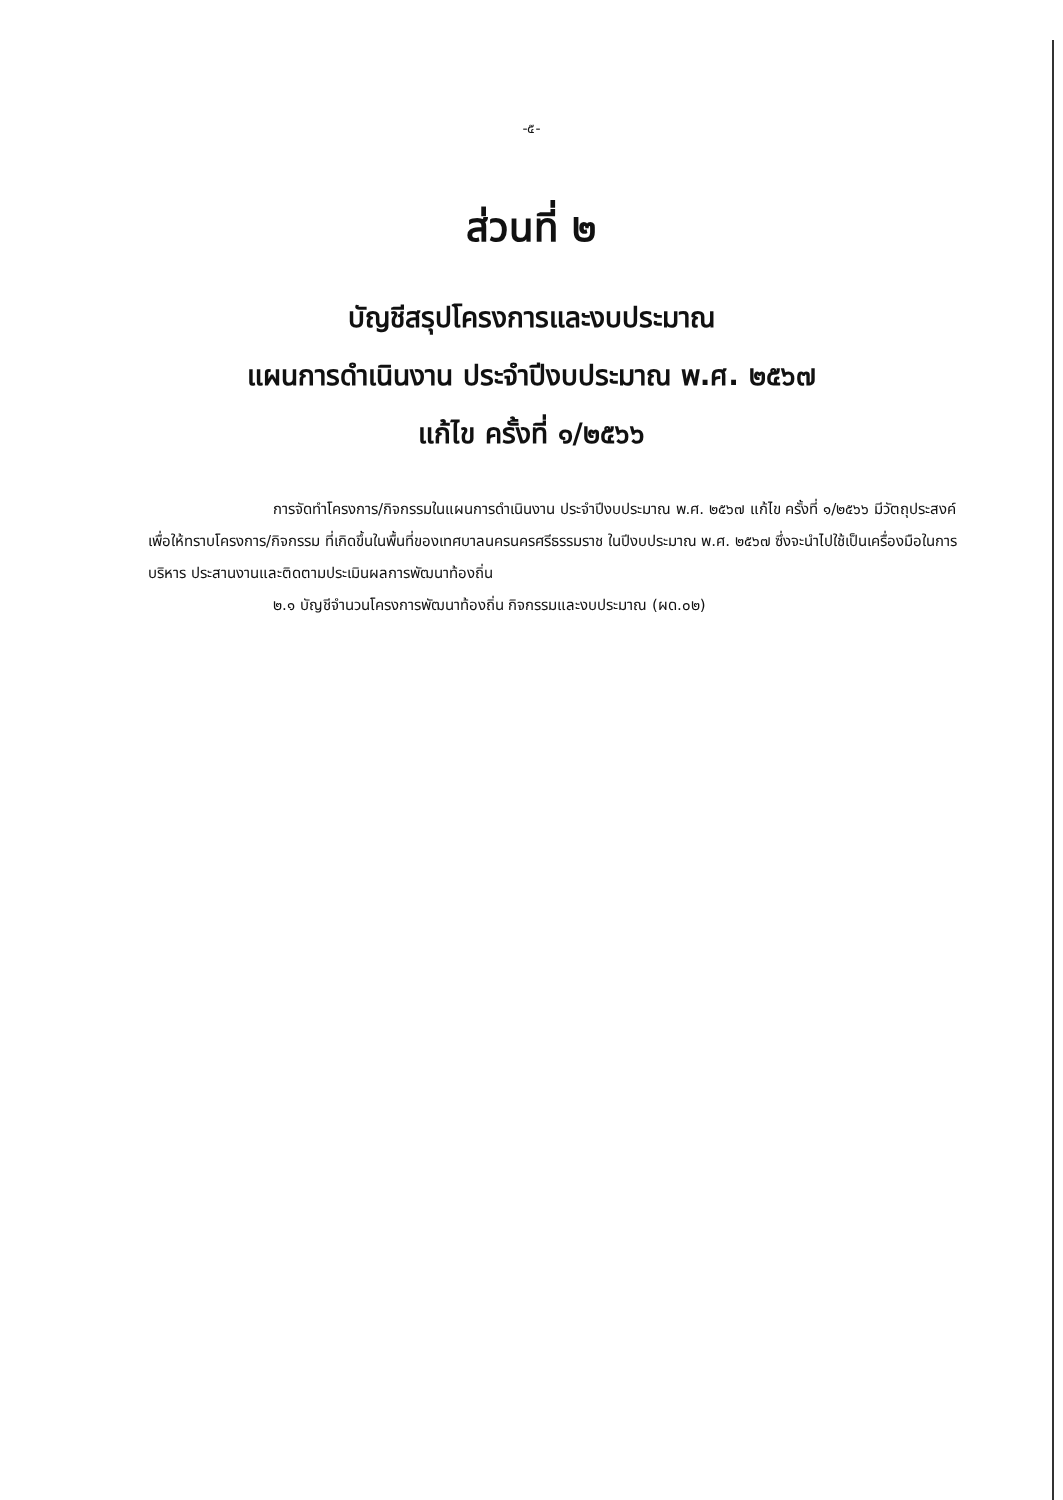-๕-
ส่วนที่ ๒
บัญชีสรุปโครงการและงบประมาณ
แผนการดำเนินงาน ประจำปีงบประมาณ พ.ศ. ๒๕๖๗
แก้ไข ครั้งที่ ๑/๒๕๖๖
การจัดทำโครงการ/กิจกรรมในแผนการดำเนินงาน ประจำปีงบประมาณ พ.ศ. ๒๕๖๗ แก้ไข ครั้งที่ ๑/๒๕๖๖ มีวัตถุประสงค์เพื่อให้ทราบโครงการ/กิจกรรม ที่เกิดขึ้นในพื้นที่ของเทศบาลนครนครศรีธรรมราช ในปีงบประมาณ พ.ศ. ๒๕๖๗ ซึ่งจะนำไปใช้เป็นเครื่องมือในการบริหาร ประสานงานและติดตามประเมินผลการพัฒนาท้องถิ่น
๒.๑ บัญชีจำนวนโครงการพัฒนาท้องถิ่น กิจกรรมและงบประมาณ (ผด.๐๒)